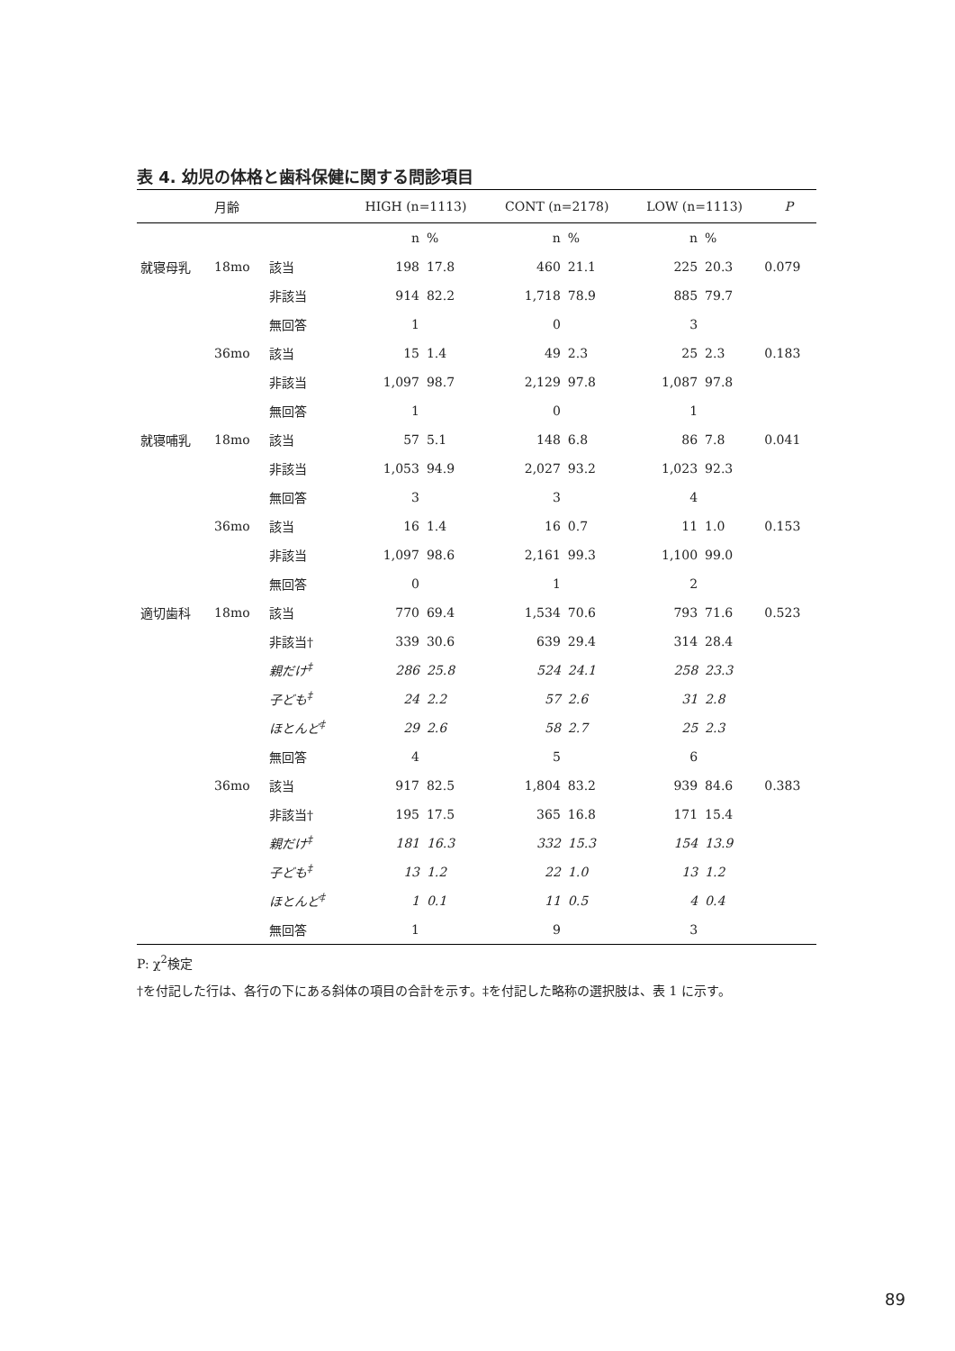表 4. 幼児の体格と歯科保健に関する問診項目
| | 月齢 | | HIGH (n=1113) | | CONT (n=2178) | | LOW (n=1113) | | P |
| --- | --- | --- | --- | --- | --- | --- | --- | --- | --- |
| | | | n | % | n | % | n | % | |
| 就寝母乳 | 18mo | 該当 | 198 | 17.8 | 460 | 21.1 | 225 | 20.3 | 0.079 |
| | | 非該当 | 914 | 82.2 | 1,718 | 78.9 | 885 | 79.7 | |
| | | 無回答 | 1 | | 0 | | 3 | | |
| | 36mo | 該当 | 15 | 1.4 | 49 | 2.3 | 25 | 2.3 | 0.183 |
| | | 非該当 | 1,097 | 98.7 | 2,129 | 97.8 | 1,087 | 97.8 | |
| | | 無回答 | 1 | | 0 | | 1 | | |
| 就寝哺乳 | 18mo | 該当 | 57 | 5.1 | 148 | 6.8 | 86 | 7.8 | 0.041 |
| | | 非該当 | 1,053 | 94.9 | 2,027 | 93.2 | 1,023 | 92.3 | |
| | | 無回答 | 3 | | 3 | | 4 | | |
| | 36mo | 該当 | 16 | 1.4 | 16 | 0.7 | 11 | 1.0 | 0.153 |
| | | 非該当 | 1,097 | 98.6 | 2,161 | 99.3 | 1,100 | 99.0 | |
| | | 無回答 | 0 | | 1 | | 2 | | |
| 適切歯科 | 18mo | 該当 | 770 | 69.4 | 1,534 | 70.6 | 793 | 71.6 | 0.523 |
| | | 非該当† | 339 | 30.6 | 639 | 29.4 | 314 | 28.4 | |
| | | 親だけ<sup>‡</sup> | 286 | 25.8 | 524 | 24.1 | 258 | 23.3 | |
| | | 子ども<sup>‡</sup> | 24 | 2.2 | 57 | 2.6 | 31 | 2.8 | |
| | | ほとんど<sup>‡</sup> | 29 | 2.6 | 58 | 2.7 | 25 | 2.3 | |
| | | 無回答 | 4 | | 5 | | 6 | | |
| | 36mo | 該当 | 917 | 82.5 | 1,804 | 83.2 | 939 | 84.6 | 0.383 |
| | | 非該当† | 195 | 17.5 | 365 | 16.8 | 171 | 15.4 | |
| | | 親だけ<sup>‡</sup> | 181 | 16.3 | 332 | 15.3 | 154 | 13.9 | |
| | | 子ども<sup>‡</sup> | 13 | 1.2 | 22 | 1.0 | 13 | 1.2 | |
| | | ほとんど<sup>‡</sup> | 1 | 0.1 | 11 | 0.5 | 4 | 0.4 | |
| | | 無回答 | 1 | | 9 | | 3 | | |
P: χ<sup>2</sup>検定
†を付記した行は、各行の下にある斜体の項目の合計を示す。‡を付記した略称の選択肢は、表 1 に示す。
89